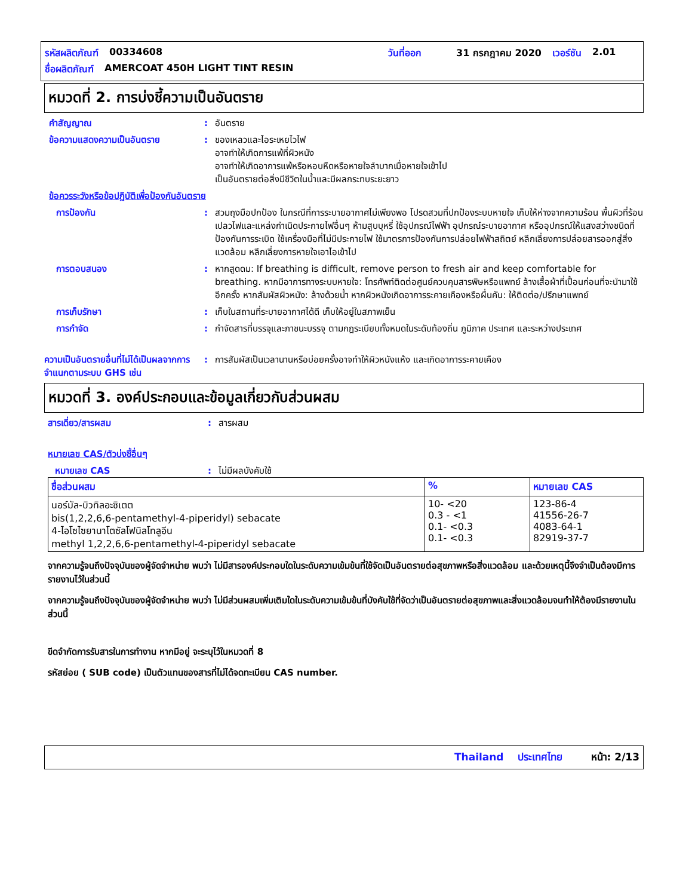รหัสผลิตภัณฑ์ 00334608 วันที่ออก 31 กรกฎาคม 2020 เวอร์ชัน 2.01
ชื่อผลิตภัณฑ์ AMERCOAT 450H LIGHT TINT RESIN
หมวดที่ 2. การบ่งชี้ความเป็นอันตราย
คำสัญญาณ : อันตราย
ข้อความแสดงความเป็นอันตราย : ของเหลวและไอระเหยไวไฟ
อาจทำให้เกิดการแพ้ที่ผิวหนัง
อาจทำให้เกิดอาการแพ้หรือหอบหืดหรือหายใจลำบากเมื่อหายใจเข้าไป
เป็นอันตรายต่อสิ่งมีชีวิตในน้ำและมีผลกระทบระยะยาว
ข้อควรระวังหรือข้อปฏิบัติเพื่อป้องกันอันตราย
การป้องกัน : สวมถุงมือปกป้อง ในกรณีที่การระบายอากาศไม่เพียงพอ โปรดสวมที่ปกป้องระบบหายใจ เก็บให้ห่างจากความร้อน พื้นผิวที่ร้อน เปลวไฟและแหล่งกำเนิดประกายไฟอื่นๆ ห้ามสูบบุหรี่ ใช้อุปกรณ์ไฟฟ้า อุปกรณ์ระบายอากาศ หรืออุปกรณ์ให้แสงสว่างชนิดที่ป้องกันการระเบิด ใช้เครื่องมือที่ไม่มีประกายไฟ ใช้มาตรการป้องกันการปล่อยไฟฟ้าสถิตย์ หลีกเลี่ยงการปล่อยสารออกสู่สิ่งแวดล้อม หลีกเลี่ยงการหายใจเอาไอเข้าไป
การตอบสนอง : หากสูดดม: If breathing is difficult, remove person to fresh air and keep comfortable for breathing. หากมีอาการทางระบบหายใจ: โทรศัพท์ติดต่อศูนย์ควบคุมสารพิษหรือแพทย์ ล้างเสื้อผ้าที่เปื้อนก่อนที่จะนำมาใช้อีกครั้ง หากสัมผัสผิวหนัง: ล้างด้วยน้ำ หากผิวหนังเกิดอาการระคายเคืองหรือผื่นคัน: ให้ติดต่อ/ปรึกษาแพทย์
การเก็บรักษา : เก็บในสถานที่ระบายอากาศได้ดี เก็บให้อยู่ในสภาพเย็น
การกำจัด : กำจัดสารที่บรรจุและภาชนะบรรจุ ตามกฎระเบียบทั้งหมดในระดับท้องถิ่น ภูมิภาค ประเทศ และระหว่างประเทศ
ความเป็นอันตรายอื่นที่ไม่ได้เป็นผลจากการจำแนกตามระบบ GHS เช่น
: การสัมผัสเป็นเวลานานหรือบ่อยครั้งอาจทำให้ผิวหนังแห้ง และเกิดอาการระคายเคือง
หมวดที่ 3. องค์ประกอบและข้อมูลเกี่ยวกับส่วนผสม
สารเดี่ยว/สารผสม : สารผสม
หมายเลข CAS/ตัวบ่งชี้อื่นๆ
หมายเลข CAS : ไม่มีผลบังคับใช้
| ชื่อส่วนผสม | % | หมายเลข CAS |
| --- | --- | --- |
| นอร์มัล-บิวทิลอะซิเตต bis(1,2,2,6,6-pentamethyl-4-piperidyl) sebacate 4-ไอโซไซยานาโตซัลโฟนิลโทลูอีน methyl 1,2,2,6,6-pentamethyl-4-piperidyl sebacate | 10- <20 0.3 - <1 0.1- <0.3 0.1- <0.3 | 123-86-4 41556-26-7 4083-64-1 82919-37-7 |
จากความรู้จนถึงปัจจุบันของผู้จัดจำหน่าย พบว่า ไม่มีสารองค์ประกอบใดในระดับความเข้มข้นที่ใช้จัดเป็นอันตรายต่อสุขภาพหรือสิ่งแวดล้อม และด้วยเหตุนี้จึงจำเป็นต้องมีการรายงานไว้ในส่วนนี้
จากความรู้จนถึงปัจจุบันของผู้จัดจำหน่าย พบว่า ไม่มีส่วนผสมเพิ่มเติมใดในระดับความเข้มข้นที่บังคับใช้ที่จัดว่าเป็นอันตรายต่อสุขภาพและสิ่งแวดล้อมจนทำให้ต้องมีรายงานในส่วนนี้
ขีดจำกัดการรับสารในการทำงาน หากมีอยู่ จะระบุไว้ในหมวดที่ 8
รหัสย่อย ( SUB code) เป็นตัวแทนของสารที่ไม่ได้จดทะเบียน CAS number.
Thailand ประเทศไทย หน้า: 2/13